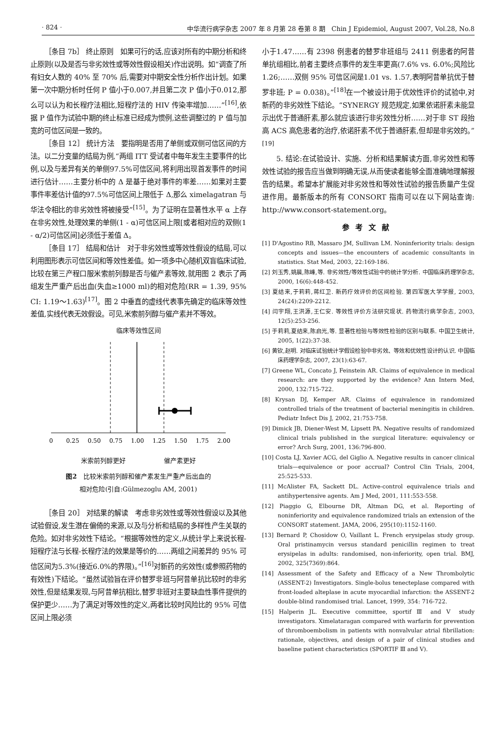· 824 · 中华流行病学杂志 2007 年 8 月第 28 卷第 8 期　Chin J Epidemiol, August 2007, Vol.28, No.8
［条目 7b］ 终止原则　如果可行的话,应该对所有的中期分析和终止原则(以及是否与非劣效性或等效性假设相关)作出说明。如“调查了所有妇女人数的 40% 至 70% 后,需要对中期安全性分析作出计划。如果第一次中期分析时任何 P 值小于0.007,并且第二次 P 值小于0.012,那么可以认为和长程疗法相比,短程疗法的 HIV 传染率增加……”<sup>[16]</sup>,依据 P 值作为试验中期的终止标准已经成为惯例,这些调整过的 P 值与加宽的可信区间是一致的。
［条目 12］ 统计方法　要指明是否用了单侧或双侧可信区间的方法。以二分变量的结局为例,“两组 ITT 受试者中每年发生主要事件的比例,以及与差异有关的单侧97.5%可信区间,将利用出现首发事件的时间进行估计……主要分析中的 Δ 是基于绝对事件的率差……如果对主要事件率差估计值的97.5%可信区间上限低于 Δ,那么 ximelagatran 与华法令相比的非劣效性将被接受”<sup>[15]</sup>。为了证明在显著性水平 α 上存在非劣效性,处理效果的单侧(1 - α)可信区间上限[或者相对应的双侧(1 - α/2)可信区间]必须低于差值 Δ。
［条目 17］ 结局和估计　对于非劣效性或等效性假设的结局,可以利用图形表示可信区间和等效性差值。如一项多中心随机双盲临床试验,比较在第三产程口服米索前列醇是否与催产素等效,就用图 2 表示了两组发生严重产后出血(失血≥1000 ml)的相对危险(RR = 1.39, 95% CI: 1.19～1.63)<sup>[17]</sup>。图 2 中垂直的虚线代表事先确定的临床等效性差值,实线代表无效假设。可见,米索前列醇与催产素并不等效。
临床等效性区间
0
0.25
0.50
0.75
1.00
1.25
1.50
1.75
2.00
米索前列醇更好　　　　　　催产素更好
图2　比较米索前列醇和催产素发生严重产后出血的
相对危险(引自:Gülmezoglu AM, 2001)
［条目 20］ 对结果的解读　考虑非劣效性或等效性假设以及其他试验假设,发生潜在偏倚的来源,以及与分析和结局的多样性产生关联的危险。如对非劣效性下结论。“根据等效性的定义,从统计学上来说长程-短程疗法与长程-长程疗法的效果是等价的……两组之间差异的 95% 可信区间为5.3%(接近6.0%的界限)。”<sup>[16]</sup>对新药的劣效性(或参照药物的有效性)下结论。“虽然试验旨在评价替罗非班与阿昔单抗比较时的非劣效性,但是结果发现,与阿昔单抗相比,替罗非班对主要缺血性事件提供的保护更少……为了满足对等效性的定义,两者比较时风险比的 95% 可信区间上限必须
小于1.47……有 2398 例患者的替罗非班组与 2411 例患者的阿昔单抗组相比,前者主要终点事件的发生率更高(7.6% vs. 6.0%;风险比1.26;……双侧 95% 可信区间是1.01 vs. 1.57,表明阿昔单抗优于替罗非班; P = 0.038)。”<sup>[18]</sup>在一个被设计用于优效性评价的试验中,对新药的非劣效性下结论。“SYNERGY 规范规定,如果依诺肝素未能显示出优于普通肝素,那么就应该进行非劣效性分析……对于非 ST 段抬高 ACS 高危患者的治疗,依诺肝素不优于普通肝素,但却是非劣效的。”<sup>[19]</sup>
5. 结论:在试验设计、实施、分析和结果解读方面,非劣效性和等效性试验的报告应当做到明确无误,从而使读者能够全面准确地理解报告的结果。希望本扩展能对非劣效性和等效性试验的报告质量产生促进作用。最新版本的所有 CONSORT 指南可以在以下网站查询: http://www.consort-statement.org。
参考文献
[1] D'Agostino RB, Massaro JM, Sullivan LM. Noninferiority trials: design concepts and issues—the encounters of academic consultants in statistics. Stat Med, 2003, 22:169-186.
[2] 刘玉秀,姚晨,陈峰,等. 非劣效性/等效性试验中的统计学分析. 中国临床药理学杂志, 2000, 16(6):448-452.
[3] 夏结来,于莉莉,蒋红卫. 新药疗效评价的区间检验. 第四军医大学学报, 2003, 24(24):2209-2212.
[4] 闫宇翔,王洪源,王仁安. 等效性评价方法研究现状. 药物流行病学杂志, 2003, 12(5):253-256.
[5] 于莉莉,夏结来,陈启光,等. 显著性检验与等效性检验的区别与联系. 中国卫生统计, 2005, 1(22):37-38.
[6] 黄钦,赵明. 对临床试验统计学假设检验中非劣效、等效和优效性设计的认识. 中国临床药理学杂志, 2007, 23(1):63-67.
[7] Greene WL, Concato J, Feinstein AR. Claims of equivalence in medical research: are they supported by the evidence? Ann Intern Med, 2000, 132:715-722.
[8] Krysan DJ, Kemper AR. Claims of equivalence in randomized controlled trials of the treatment of bacterial meningitis in children. Pediatr Infect Dis J, 2002, 21:753-758.
[9] Dimick JB, Diener-West M, Lipsett PA. Negative results of randomized clinical trials published in the surgical literature: equivalency or error? Arch Surg, 2001, 136:796-800.
[10] Costa LJ, Xavier ACG, del Giglio A. Negative results in cancer clinical trials—equivalence or poor accrual? Control Clin Trials, 2004, 25:525-533.
[11] McAlister FA, Sackett DL. Active-control equivalence trials and antihypertensive agents. Am J Med, 2001, 111:553-558.
[12] Piaggio G, Elbourne DR, Altman DG, et al. Reporting of noninferiority and equivalence randomized trials an extension of the CONSORT statement. JAMA, 2006, 295(10):1152-1160.
[13] Bernard P, Chosidow O, Vaillant L. French erysipelas study group. Oral pristinamycin versus standard penicillin regimen to treat erysipelas in adults: randomised, non-inferiority, open trial. BMJ, 2002, 325(7369):864.
[14] Assessment of the Safety and Efficacy of a New Thrombolytic (ASSENT-2) Investigators. Single-bolus tenecteplase compared with front-loaded alteplase in acute myocardial infarction: the ASSENT-2 double-blind randomised trial. Lancet, 1999, 354: 716-722.
[15] Halperin JL. Executive committee, sportif Ⅲ and Ⅴ study investigators. Ximelataragan compared with warfarin for prevention of thromboembolism in patients with nonvalvular atrial fibrillation: rationale, objectives, and design of a pair of clinical studies and baseline patient characteristics (SPORTIF Ⅲ and Ⅴ).